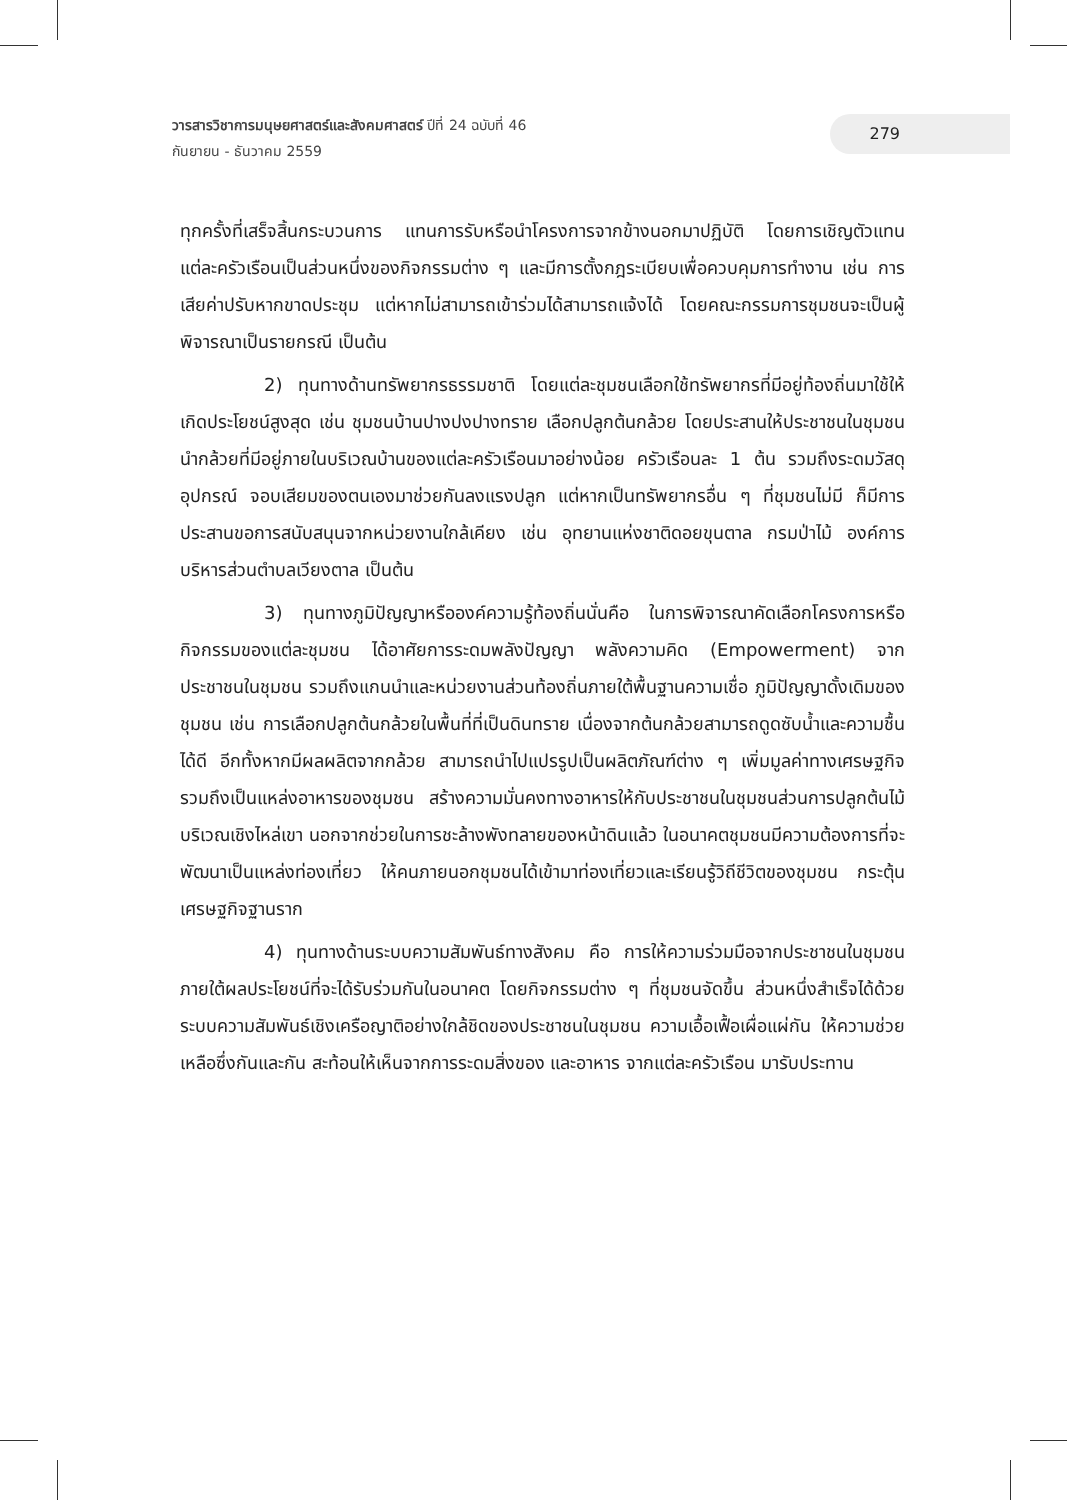วารสารวิชาการมนุษยศาสตร์และสังคมศาสตร์ ปีที่ 24 ฉบับที่ 46
กันยายน - ธันวาคม 2559
279
ทุกครั้งที่เสร็จสิ้นกระบวนการ แทนการรับหรือนำโครงการจากข้างนอกมาปฏิบัติ โดยการเชิญตัวแทนแต่ละครัวเรือนเป็นส่วนหนึ่งของกิจกรรมต่าง ๆ และมีการตั้งกฎระเบียบเพื่อควบคุมการทำงาน เช่น การเสียค่าปรับหากขาดประชุม แต่หากไม่สามารถเข้าร่วมได้สามารถแจ้งได้ โดยคณะกรรมการชุมชนจะเป็นผู้พิจารณาเป็นรายกรณี เป็นต้น
2) ทุนทางด้านทรัพยากรธรรมชาติ โดยแต่ละชุมชนเลือกใช้ทรัพยากรที่มีอยู่ท้องถิ่นมาใช้ให้เกิดประโยชน์สูงสุด เช่น ชุมชนบ้านปางปงปางทราย เลือกปลูกต้นกล้วย โดยประสานให้ประชาชนในชุมชนนำกล้วยที่มีอยู่ภายในบริเวณบ้านของแต่ละครัวเรือนมาอย่างน้อย ครัวเรือนละ 1 ต้น รวมถึงระดมวัสดุอุปกรณ์ จอบเสียมของตนเองมาช่วยกันลงแรงปลูก แต่หากเป็นทรัพยากรอื่น ๆ ที่ชุมชนไม่มี ก็มีการประสานขอการสนับสนุนจากหน่วยงานใกล้เคียง เช่น อุทยานแห่งชาติดอยขุนตาล กรมป่าไม้ องค์การบริหารส่วนตำบลเวียงตาล เป็นต้น
3) ทุนทางภูมิปัญญาหรือองค์ความรู้ท้องถิ่นนั่นคือ ในการพิจารณาคัดเลือกโครงการหรือกิจกรรมของแต่ละชุมชน ได้อาศัยการระดมพลังปัญญา พลังความคิด (Empowerment) จากประชาชนในชุมชน รวมถึงแกนนำและหน่วยงานส่วนท้องถิ่นภายใต้พื้นฐานความเชื่อ ภูมิปัญญาดั้งเดิมของชุมชน เช่น การเลือกปลูกต้นกล้วยในพื้นที่ที่เป็นดินทราย เนื่องจากต้นกล้วยสามารถดูดซับน้ำและความชื้นได้ดี อีกทั้งหากมีผลผลิตจากกล้วย สามารถนำไปแปรรูปเป็นผลิตภัณฑ์ต่าง ๆ เพิ่มมูลค่าทางเศรษฐกิจ รวมถึงเป็นแหล่งอาหารของชุมชน สร้างความมั่นคงทางอาหารให้กับประชาชนในชุมชนส่วนการปลูกต้นไม้บริเวณเชิงไหล่เขา นอกจากช่วยในการชะล้างพังทลายของหน้าดินแล้ว ในอนาคตชุมชนมีความต้องการที่จะพัฒนาเป็นแหล่งท่องเที่ยว ให้คนภายนอกชุมชนได้เข้ามาท่องเที่ยวและเรียนรู้วิถีชีวิตของชุมชน กระตุ้นเศรษฐกิจฐานราก
4) ทุนทางด้านระบบความสัมพันธ์ทางสังคม คือ การให้ความร่วมมือจากประชาชนในชุมชน ภายใต้ผลประโยชน์ที่จะได้รับร่วมกันในอนาคต โดยกิจกรรมต่าง ๆ ที่ชุมชนจัดขึ้น ส่วนหนึ่งสำเร็จได้ด้วยระบบความสัมพันธ์เชิงเครือญาติอย่างใกล้ชิดของประชาชนในชุมชน ความเอื้อเฟื้อเผื่อแผ่กัน ให้ความช่วยเหลือซึ่งกันและกัน สะท้อนให้เห็นจากการระดมสิ่งของ และอาหาร จากแต่ละครัวเรือน มารับประทาน